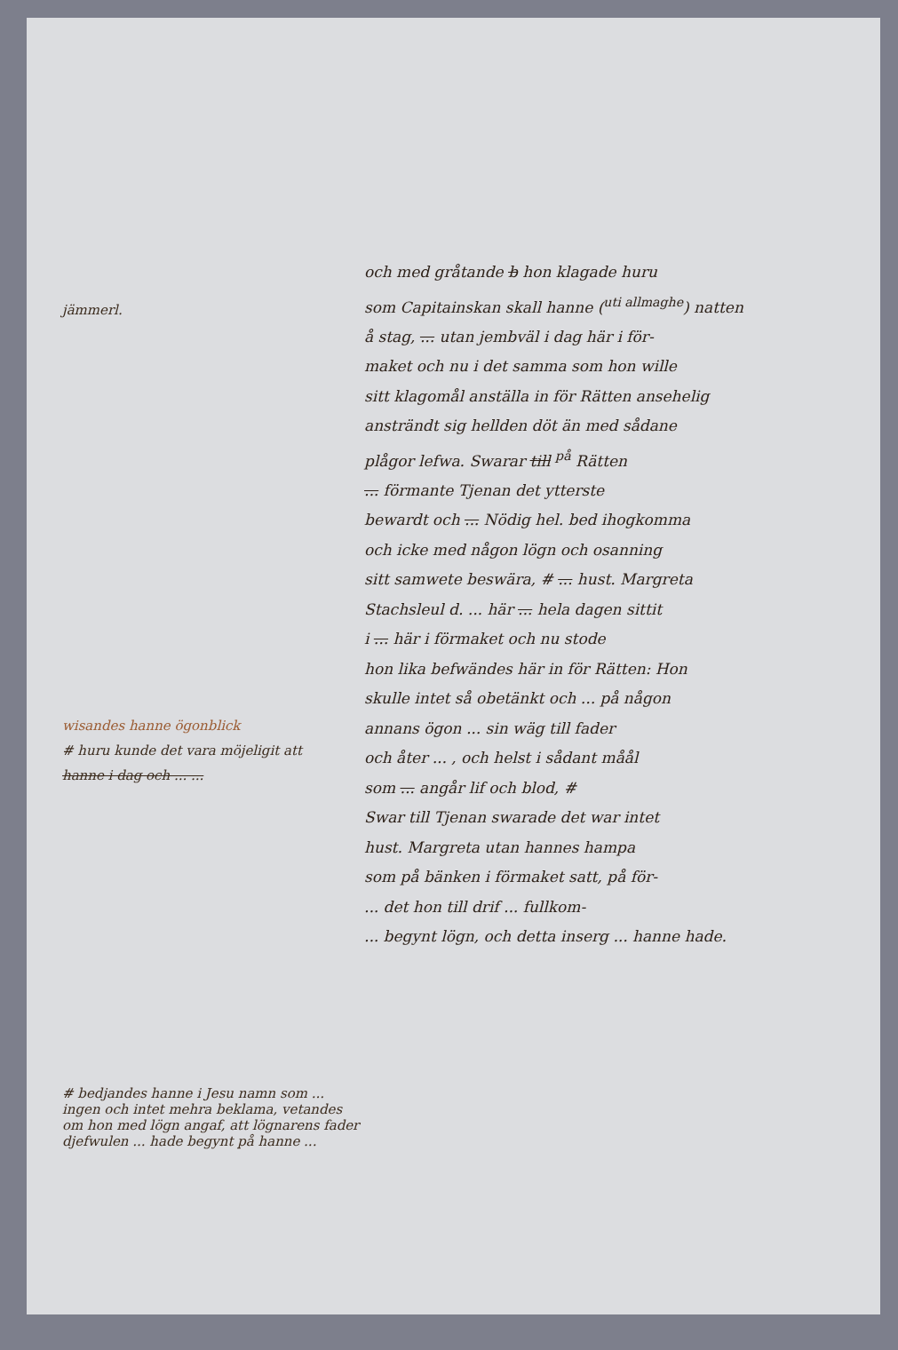jämmerl.
wisandes hanne ögonblick
# huru kunde det vara möjeligit att
hanne i dag och ... ...
# bedjandes hanne i Jesu namn som ... ingen och intet mehra beklama, vetandes om hon med lögn angaf, att lögnarens fader djefwulen ... hade begynt på hanne ...
och med gråtande b hon klagade huru
som Capitainskan skall hanne (<sup>uti allmaghe</sup>) natten
å stag, ... utan jembväl i dag här i för-
maket och nu i det samma som hon wille
sitt klagomål anställa in för Rätten ansehelig
ansträndt sig hellden döt än med sådane
plågor lefwa. Swarar till <sup>på</sup> Rätten
... förmante Tjenan det ytterste
bewardt och ... Nödig hel. bed ihogkomma
och icke med någon lögn och osanning
sitt samwete beswära, # ... hust. Margreta
Stachsleul d. ... här ... hela dagen sittit
i ... här i förmaket och nu stode
hon lika befwändes här in för Rätten: Hon
skulle intet så obetänkt och ... på någon
annans ögon ... sin wäg till fader
och åter ... , och helst i sådant måål
som ... angår lif och blod, #
Swar till Tjenan swarade det war intet
hust. Margreta utan hannes hampa
som på bänken i förmaket satt, på för-
... det hon till drif ... fullkom-
... begynt lögn, och detta inserg ... hanne hade.